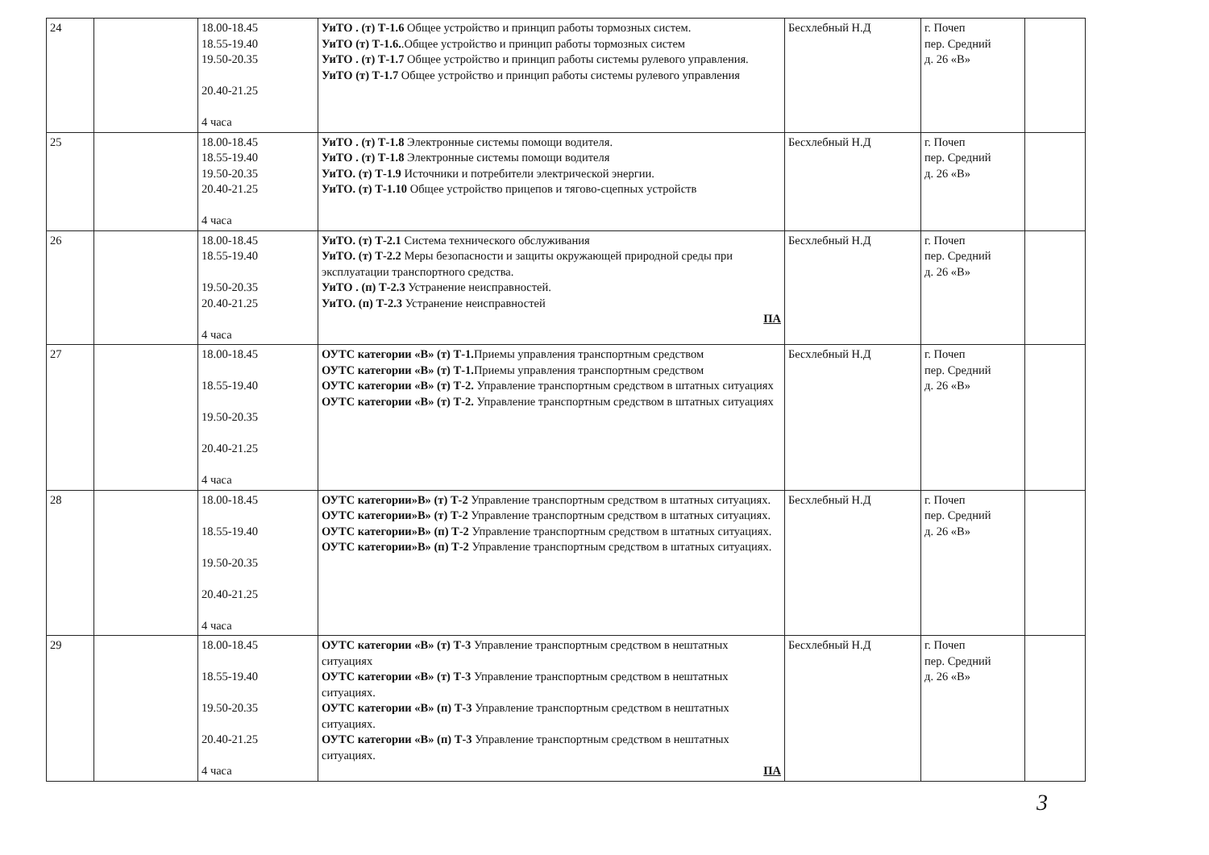| 24 | | 18.00-18.45 18.55-19.40 19.50-20.35 20.40-21.25 4 часа | УиТО . (т) Т-1.6 Общее устройство и принцип работы тормозных систем. УиТО (т) Т-1.6. .Общее устройство и принцип работы тормозных систем УиТО . (т) Т-1.7 Общее устройство и принцип работы системы рулевого управления. УиТО (т) Т-1.7 Общее устройство и принцип работы системы рулевого управления | Бесхлебный Н.Д | г. Почеп пер. Средний д. 26 «В» | |
| 25 | | 18.00-18.45 18.55-19.40 19.50-20.35 20.40-21.25 4 часа | УиТО . (т) Т-1.8 Электронные системы помощи водителя. УиТО . (т) Т-1.8 Электронные системы помощи водителя УиТО. (т) Т-1.9 Источники и потребители электрической энергии. УиТО. (т) Т-1.10 Общее устройство прицепов и тягово-сцепных устройств | Бесхлебный Н.Д | г. Почеп пер. Средний д. 26 «В» | |
| 26 | | 18.00-18.45 18.55-19.40 19.50-20.35 20.40-21.25 4 часа | УиТО. (т) Т-2.1 Система технического обслуживания УиТО. (т) Т-2.2 Меры безопасности и защиты окружающей природной среды при эксплуатации транспортного средства. УиТО . (п) Т-2.3 Устранение неисправностей. УиТО. (п) Т-2.3 Устранение неисправностей ПА | Бесхлебный Н.Д | г. Почеп пер. Средний д. 26 «В» | |
| 27 | | 18.00-18.45 18.55-19.40 19.50-20.35 20.40-21.25 4 часа | ОУТС категории «В» (т) Т-1. Приемы управления транспортным средством ОУТС категории «В» (т) Т-1. Приемы управления транспортным средством ОУТС категории «В» (т) Т-2. Управление транспортным средством в штатных ситуациях ОУТС категории «В» (т) Т-2. Управление транспортным средством в штатных ситуациях | Бесхлебный Н.Д | г. Почеп пер. Средний д. 26 «В» | |
| 28 | | 18.00-18.45 18.55-19.40 19.50-20.35 20.40-21.25 4 часа | ОУТС категории»В» (т) Т-2 Управление транспортным средством в штатных ситуациях. ОУТС категории»В» (т) Т-2 Управление транспортным средством в штатных ситуациях. ОУТС категории»В» (п) Т-2 Управление транспортным средством в штатных ситуациях. ОУТС категории»В» (п) Т-2 Управление транспортным средством в штатных ситуациях. | Бесхлебный Н.Д | г. Почеп пер. Средний д. 26 «В» | |
| 29 | | 18.00-18.45 18.55-19.40 19.50-20.35 20.40-21.25 4 часа | ОУТС категории «В» (т) Т-3 Управление транспортным средством в нештатных ситуациях ОУТС категории «В» (т) Т-3 Управление транспортным средством в нештатных ситуациях. ОУТС категории «В» (п) Т-3 Управление транспортным средством в нештатных ситуациях. ОУТС категории «В» (п) Т-3 Управление транспортным средством в нештатных ситуациях. ПА | Бесхлебный Н.Д | г. Почеп пер. Средний д. 26 «В» | |
3